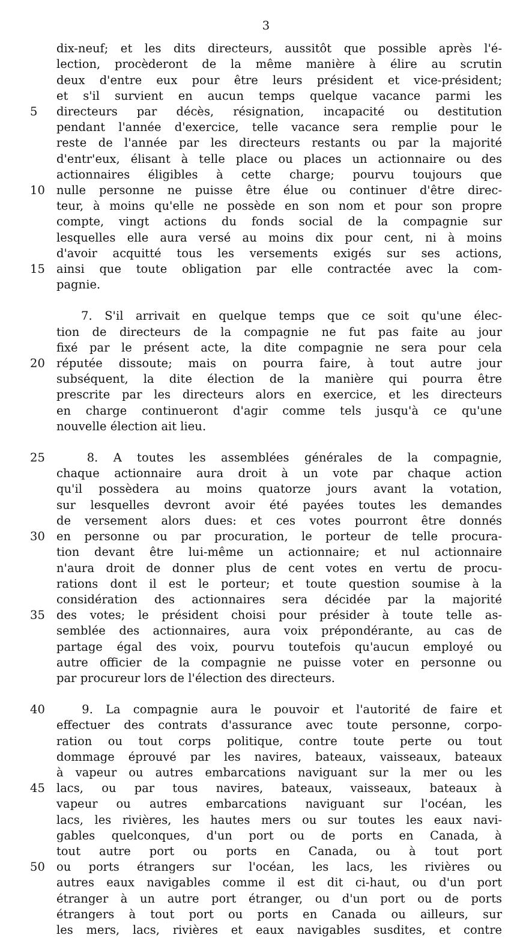3
dix-neuf; et les dits directeurs, aussitôt que possible après l'é-
lection, procèderont de la même manière à élire au scrutin
deux d'entre eux pour être leurs président et vice-président;
et s'il survient en aucun temps quelque vacance parmi les
5 directeurs par décès, résignation, incapacité ou destitution
pendant l'année d'exercice, telle vacance sera remplie pour le
reste de l'année par les directeurs restants ou par la majorité
d'entr'eux, élisant à telle place ou places un actionnaire ou des
actionnaires éligibles à cette charge; pourvu toujours que
10 nulle personne ne puisse être élue ou continuer d'être direc-
teur, à moins qu'elle ne possède en son nom et pour son propre
compte, vingt actions du fonds social de la compagnie sur
lesquelles elle aura versé au moins dix pour cent, ni à moins
d'avoir acquitté tous les versements exigés sur ses actions,
15 ainsi que toute obligation par elle contractée avec la com-
pagnie.
7. S'il arrivait en quelque temps que ce soit qu'une élec-
tion de directeurs de la compagnie ne fut pas faite au jour
fixé par le présent acte, la dite compagnie ne sera pour cela
20 réputée dissoute; mais on pourra faire, à tout autre jour
subséquent, la dite élection de la manière qui pourra être
prescrite par les directeurs alors en exercice, et les directeurs
en charge continueront d'agir comme tels jusqu'à ce qu'une
nouvelle élection ait lieu.
25 8. A toutes les assemblées générales de la compagnie,
chaque actionnaire aura droit à un vote par chaque action
qu'il possèdera au moins quatorze jours avant la votation,
sur lesquelles devront avoir été payées toutes les demandes
de versement alors dues: et ces votes pourront être donnés
30 en personne ou par procuration, le porteur de telle procura-
tion devant être lui-même un actionnaire; et nul actionnaire
n'aura droit de donner plus de cent votes en vertu de procu-
rations dont il est le porteur; et toute question soumise à la
considération des actionnaires sera décidée par la majorité
35 des votes; le président choisi pour présider à toute telle as-
semblée des actionnaires, aura voix prépondérante, au cas de
partage égal des voix, pourvu toutefois qu'aucun employé ou
autre officier de la compagnie ne puisse voter en personne ou
par procureur lors de l'élection des directeurs.
40 9. La compagnie aura le pouvoir et l'autorité de faire et
effectuer des contrats d'assurance avec toute personne, corpo-
ration ou tout corps politique, contre toute perte ou tout
dommage éprouvé par les navires, bateaux, vaisseaux, bateaux
à vapeur ou autres embarcations naviguant sur la mer ou les
45 lacs, ou par tous navires, bateaux, vaisseaux, bateaux à
vapeur ou autres embarcations naviguant sur l'océan, les
lacs, les rivières, les hautes mers ou sur toutes les eaux navi-
gables quelconques, d'un port ou de ports en Canada, à
tout autre port ou ports en Canada, ou à tout port
50 ou ports étrangers sur l'océan, les lacs, les rivières ou
autres eaux navigables comme il est dit ci-haut, ou d'un port
étranger à un autre port étranger, ou d'un port ou de ports
étrangers à tout port ou ports en Canada ou ailleurs, sur
les mers, lacs, rivières et eaux navigables susdites, et contre